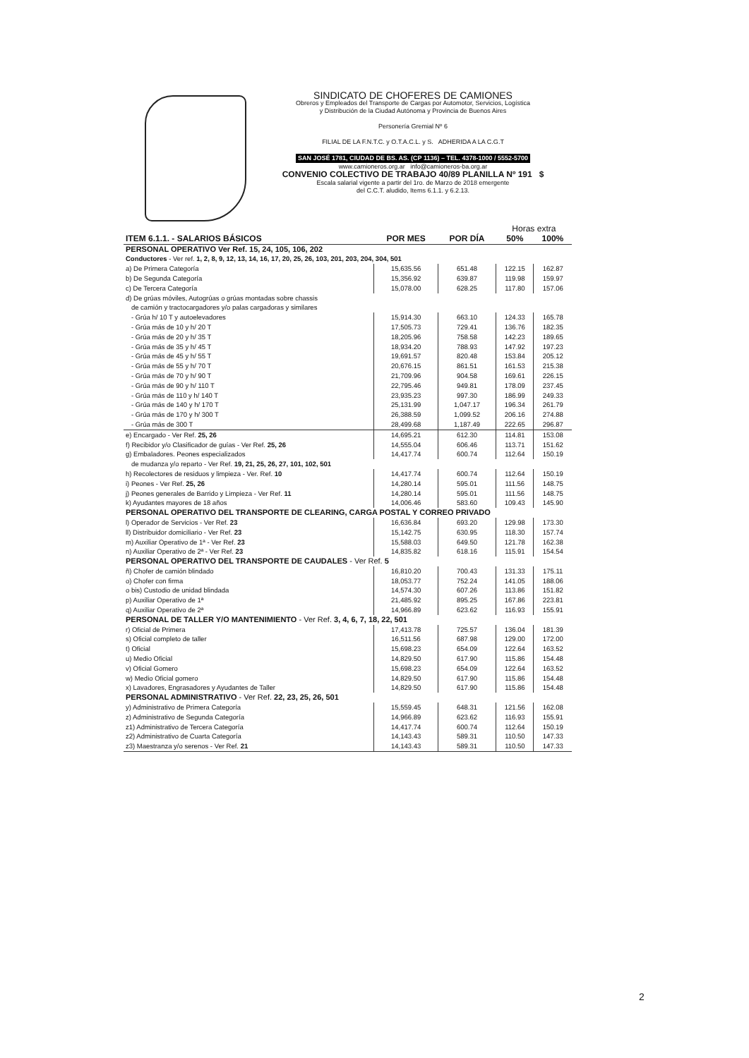SINDICATO DE CHOFERES DE CAMIONES
Obreros y Empleados del Transporte de Cargas por Automotor, Servicios, Logística
y Distribución de la Ciudad Autónoma y Provincia de Buenos Aires
Personería Gremial Nº 6
FILIAL DE LA F.N.T.C. y O.T.A.C.L. y S. ADHERIDA A LA C.G.T
SAN JOSÉ 1781, CIUDAD DE BS. AS. (CP 1136) – TEL. 4378-1000 / 5552-5700
www.camioneros.org.ar info@camioneros-ba.org.ar
CONVENIO COLECTIVO DE TRABAJO 40/89 PLANILLA Nº 191 $
Escala salarial vigente a partir del 1ro. de Marzo de 2018 emergente
del C.C.T. aludido, Items 6.1.1. y 6.2.13.
| | | | Horas extra | |
| ITEM 6.1.1. - SALARIOS BÁSICOS | POR MES | POR DÍA | 50% | 100% |
| PERSONAL OPERATIVO Ver Ref. 15, 24, 105, 106, 202 | | | | |
| Conductores - Ver ref. 1, 2, 8, 9, 12, 13, 14, 16, 17, 20, 25, 26, 103, 201, 203, 204, 304, 501 | | | | |
| a) De Primera Categoría | 15,635.56 | 651.48 | 122.15 | 162.87 |
| b) De Segunda Categoría | 15,356.92 | 639.87 | 119.98 | 159.97 |
| c) De Tercera Categoría | 15,078.00 | 628.25 | 117.80 | 157.06 |
| d) De grúas móviles, Autogrúas o grúas montadas sobre chassis | | | | |
| de camión y tractocargadores y/o palas cargadoras y similares | | | | |
| - Grúa h/ 10 T y autoelevadores | 15,914.30 | 663.10 | 124.33 | 165.78 |
| - Grúa más de 10 y h/ 20 T | 17,505.73 | 729.41 | 136.76 | 182.35 |
| - Grúa más de 20 y h/ 35 T | 18,205.96 | 758.58 | 142.23 | 189.65 |
| - Grúa más de 35 y h/ 45 T | 18,934.20 | 788.93 | 147.92 | 197.23 |
| - Grúa más de 45 y h/ 55 T | 19,691.57 | 820.48 | 153.84 | 205.12 |
| - Grúa más de 55 y h/ 70 T | 20,676.15 | 861.51 | 161.53 | 215.38 |
| - Grúa más de 70 y h/ 90 T | 21,709.96 | 904.58 | 169.61 | 226.15 |
| - Grúa más de 90 y h/ 110 T | 22,795.46 | 949.81 | 178.09 | 237.45 |
| - Grúa más de 110 y h/ 140 T | 23,935.23 | 997.30 | 186.99 | 249.33 |
| - Grúa más de 140 y h/ 170 T | 25,131.99 | 1,047.17 | 196.34 | 261.79 |
| - Grúa más de 170 y h/ 300 T | 26,388.59 | 1,099.52 | 206.16 | 274.88 |
| - Grúa más de 300 T | 28,499.68 | 1,187.49 | 222.65 | 296.87 |
| e) Encargado - Ver Ref. 25, 26 | 14,695.21 | 612.30 | 114.81 | 153.08 |
| f) Recibidor y/o Clasificador de guías - Ver Ref. 25, 26 | 14,555.04 | 606.46 | 113.71 | 151.62 |
| g) Embaladores. Peones especializados | 14,417.74 | 600.74 | 112.64 | 150.19 |
| de mudanza y/o reparto - Ver Ref. 19, 21, 25, 26, 27, 101, 102, 501 | | | | |
| h) Recolectores de residuos y limpieza - Ver. Ref. 10 | 14,417.74 | 600.74 | 112.64 | 150.19 |
| i) Peones - Ver Ref. 25, 26 | 14,280.14 | 595.01 | 111.56 | 148.75 |
| j) Peones generales de Barrido y Limpieza - Ver Ref. 11 | 14,280.14 | 595.01 | 111.56 | 148.75 |
| k) Ayudantes mayores de 18 años | 14,006.46 | 583.60 | 109.43 | 145.90 |
| PERSONAL OPERATIVO DEL TRANSPORTE DE CLEARING, CARGA POSTAL Y CORREO PRIVADO | | | | |
| l) Operador de Servicios - Ver Ref. 23 | 16,636.84 | 693.20 | 129.98 | 173.30 |
| ll) Distribuidor domiciliario - Ver Ref. 23 | 15,142.75 | 630.95 | 118.30 | 157.74 |
| m) Auxiliar Operativo de 1ª - Ver Ref. 23 | 15,588.03 | 649.50 | 121.78 | 162.38 |
| n) Auxiliar Operativo de 2ª - Ver Ref. 23 | 14,835.82 | 618.16 | 115.91 | 154.54 |
| PERSONAL OPERATIVO DEL TRANSPORTE DE CAUDALES - Ver Ref. 5 | | | | |
| ñ) Chofer de camión blindado | 16,810.20 | 700.43 | 131.33 | 175.11 |
| o) Chofer con firma | 18,053.77 | 752.24 | 141.05 | 188.06 |
| o bis) Custodio de unidad blindada | 14,574.30 | 607.26 | 113.86 | 151.82 |
| p) Auxiliar Operativo de 1ª | 21,485.92 | 895.25 | 167.86 | 223.81 |
| q) Auxiliar Operativo de 2ª | 14,966.89 | 623.62 | 116.93 | 155.91 |
| PERSONAL DE TALLER Y/O MANTENIMIENTO - Ver Ref. 3, 4, 6, 7, 18, 22, 501 | | | | |
| r) Oficial de Primera | 17,413.78 | 725.57 | 136.04 | 181.39 |
| s) Oficial completo de taller | 16,511.56 | 687.98 | 129.00 | 172.00 |
| t) Oficial | 15,698.23 | 654.09 | 122.64 | 163.52 |
| u) Medio Oficial | 14,829.50 | 617.90 | 115.86 | 154.48 |
| v) Oficial Gomero | 15,698.23 | 654.09 | 122.64 | 163.52 |
| w) Medio Oficial gomero | 14,829.50 | 617.90 | 115.86 | 154.48 |
| x) Lavadores, Engrasadores y Ayudantes de Taller | 14,829.50 | 617.90 | 115.86 | 154.48 |
| PERSONAL ADMINISTRATIVO - Ver Ref. 22, 23, 25, 26, 501 | | | | |
| y) Administrativo de Primera Categoría | 15,559.45 | 648.31 | 121.56 | 162.08 |
| z) Administrativo de Segunda Categoría | 14,966.89 | 623.62 | 116.93 | 155.91 |
| z1) Administrativo de Tercera Categoría | 14,417.74 | 600.74 | 112.64 | 150.19 |
| z2) Administrativo de Cuarta Categoría | 14,143.43 | 589.31 | 110.50 | 147.33 |
| z3) Maestranza y/o serenos - Ver Ref. 21 | 14,143.43 | 589.31 | 110.50 | 147.33 |
2